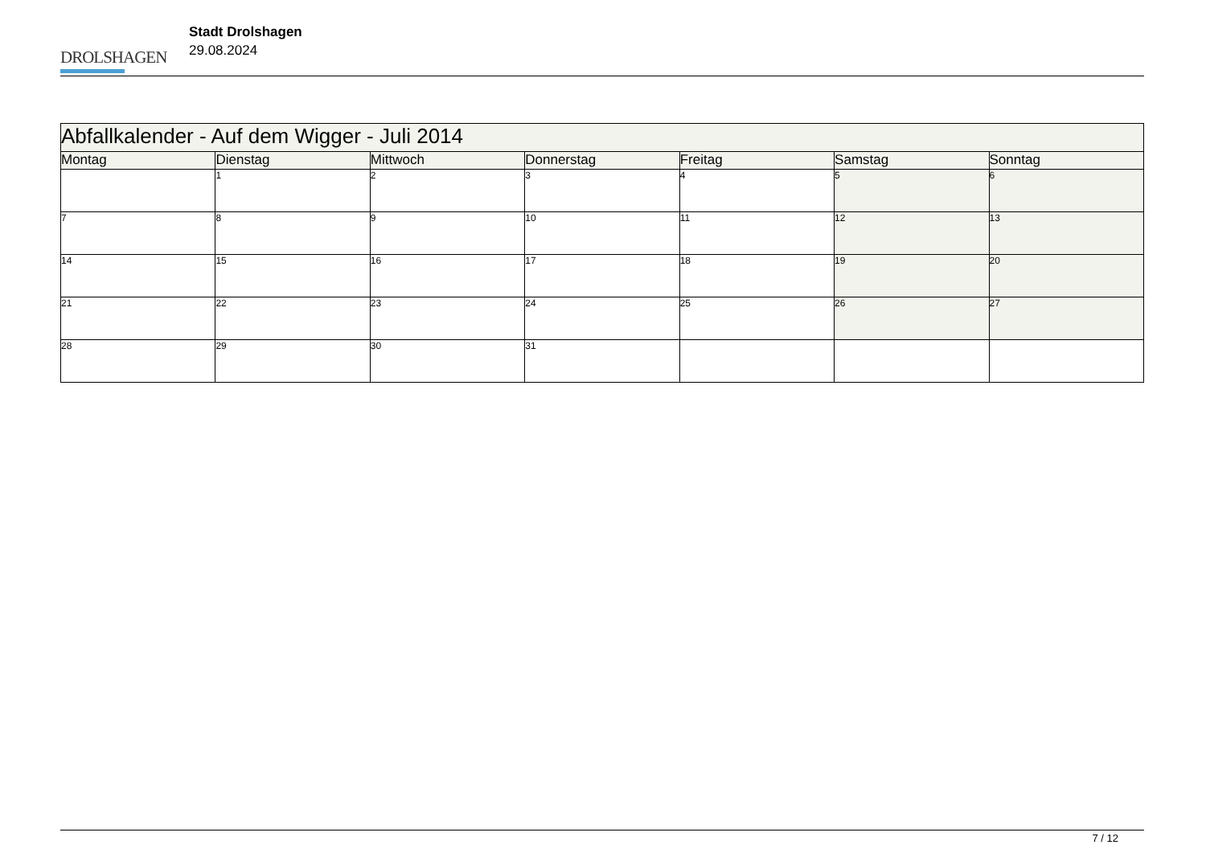DROLSHAGEN
Stadt Drolshagen
29.08.2024
| Abfallkalender - Auf dem Wigger - Juli 2014 | | | | | | |
| Montag | Dienstag | Mittwoch | Donnerstag | Freitag | Samstag | Sonntag |
| | 1 | 2 | 3 | 4 | 5 | 6 |
| 7 | 8 | 9 | 10 | 11 | 12 | 13 |
| 14 | 15 | 16 | 17 | 18 | 19 | 20 |
| 21 | 22 | 23 | 24 | 25 | 26 | 27 |
| 28 | 29 | 30 | 31 | | | |
7 / 12